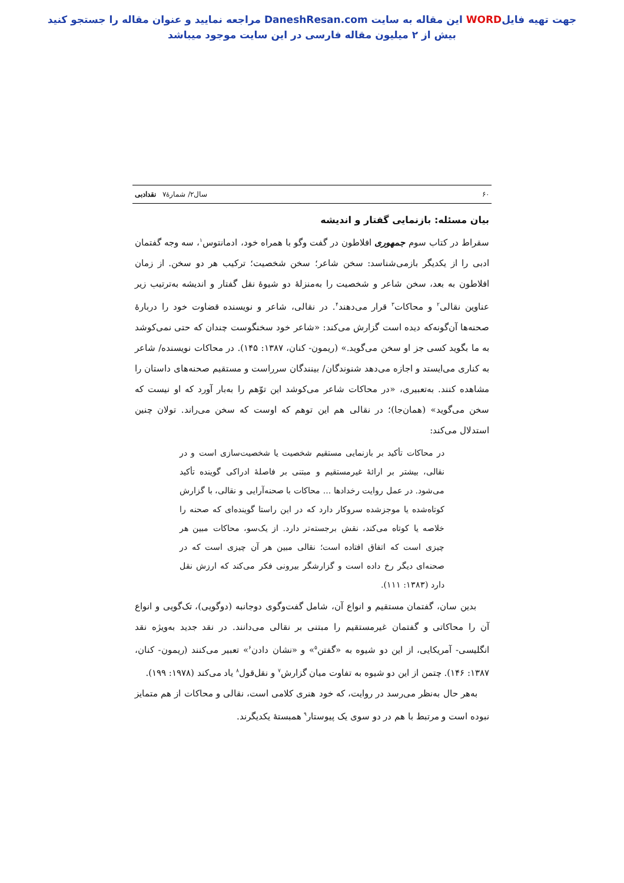جهت تهیه فایلWORD این مقاله به سایت DaneshResan.com مراجعه نمایید و عنوان مقاله را جستجو کنید
بیش از ۲ میلیون مقاله فارسی در این سایت موجود میباشد
۶۰ سال۲/ شمارۀ۷ نقدادبی
بیان مسئله: بازنمایی گفتار و اندیشه
سقراط در کتاب سوم جمهوری افلاطون در گفت وگو با همراه خود، ادمانتوس<sup>۱</sup>، سه وجه گفتمان ادبی را از یکدیگر بازمی‌شناسد: سخن شاعر؛ سخن شخصیت؛ ترکیب هر دو سخن. از زمان افلاطون به بعد، سخن شاعر و شخصیت را به‌منزلۀ دو شیوۀ نقل گفتار و اندیشه به‌ترتیب زیر عناوین نقالی<sup>۲</sup> و محاکات<sup>۳</sup> قرار می‌دهند<sup>۴</sup>. در نقالی، شاعر و نویسنده قضاوت خود را دربارۀ صحنه‌ها آن‌گونه‌که دیده است گزارش می‌کند: «شاعر خود سخنگوست چندان که حتی نمی‌کوشد به ما بگوید کسی جز او سخن می‌گوید.» (ریمون- کنان، ۱۳۸۷: ۱۴۵). در محاکات نویسنده/ شاعر به کناری می‌ایستد و اجازه می‌دهد شنوندگان/ بینندگان سرراست و مستقیم صحنه‌های داستان را مشاهده کنند. به‌تعبیری، «در محاکات شاعر می‌کوشد این توّهم را به‌بار آورد که او نیست که سخن می‌گوید» (همان‌جا)؛ در نقالی هم این توهم که اوست که سخن می‌راند. تولان چنین استدلال می‌کند:
در محاکات تأکید بر بازنمایی مستقیم شخصیت یا شخصیت‌سازی است و در نقالی، بیشتر بر ارائۀ غیرمستقیم و مبتنی بر فاصلۀ ادراکی گوینده تأکید می‌شود. در عمل روایت رخدادها ... محاکات با صحنه‌آرایی و نقالی، با گزارش کوتاه‌شده یا موجزشده سروکار دارد که در این راستا گوینده‌ای که صحنه را خلاصه یا کوتاه می‌کند، نقش برجسته‌تر دارد. از یک‌سو، محاکات مبین هر چیزی است که اتفاق افتاده است؛ نقالی مبین هر آن چیزی است که در صحنه‌ای دیگر رخ داده است و گزارشگر بیرونی فکر می‌کند که ارزش نقل دارد (۱۳۸۳: ۱۱۱).
بدین سان، گفتمان مستقیم و انواع آن، شامل گفت‌وگوی دوجانبه (دوگویی)، تک‌گویی و انواع آن را محاکاتی و گفتمان غیرمستقیم را مبتنی بر نقالی می‌دانند. در نقد جدید به‌ویژه نقد انگلیسی- آمریکایی، از این دو شیوه به «گفتن<sup>۵</sup>» و «نشان دادن<sup>۶</sup>» تعبیر می‌کنند (ریمون- کنان، ۱۳۸۷: ۱۴۶). چتمن از این دو شیوه به تفاوت میان گزارش<sup>۷</sup> و نقل‌قول<sup>۸</sup> یاد می‌کند (۱۹۷۸: ۱۹۹).
به‌هر حال به‌نظر می‌رسد در روایت، که خود هنری کلامی است، نقالی و محاکات از هم متمایز نبوده است و مرتبط با هم در دو سوی یک پیوستار<sup>۹</sup> همبستۀ یکدیگرند.